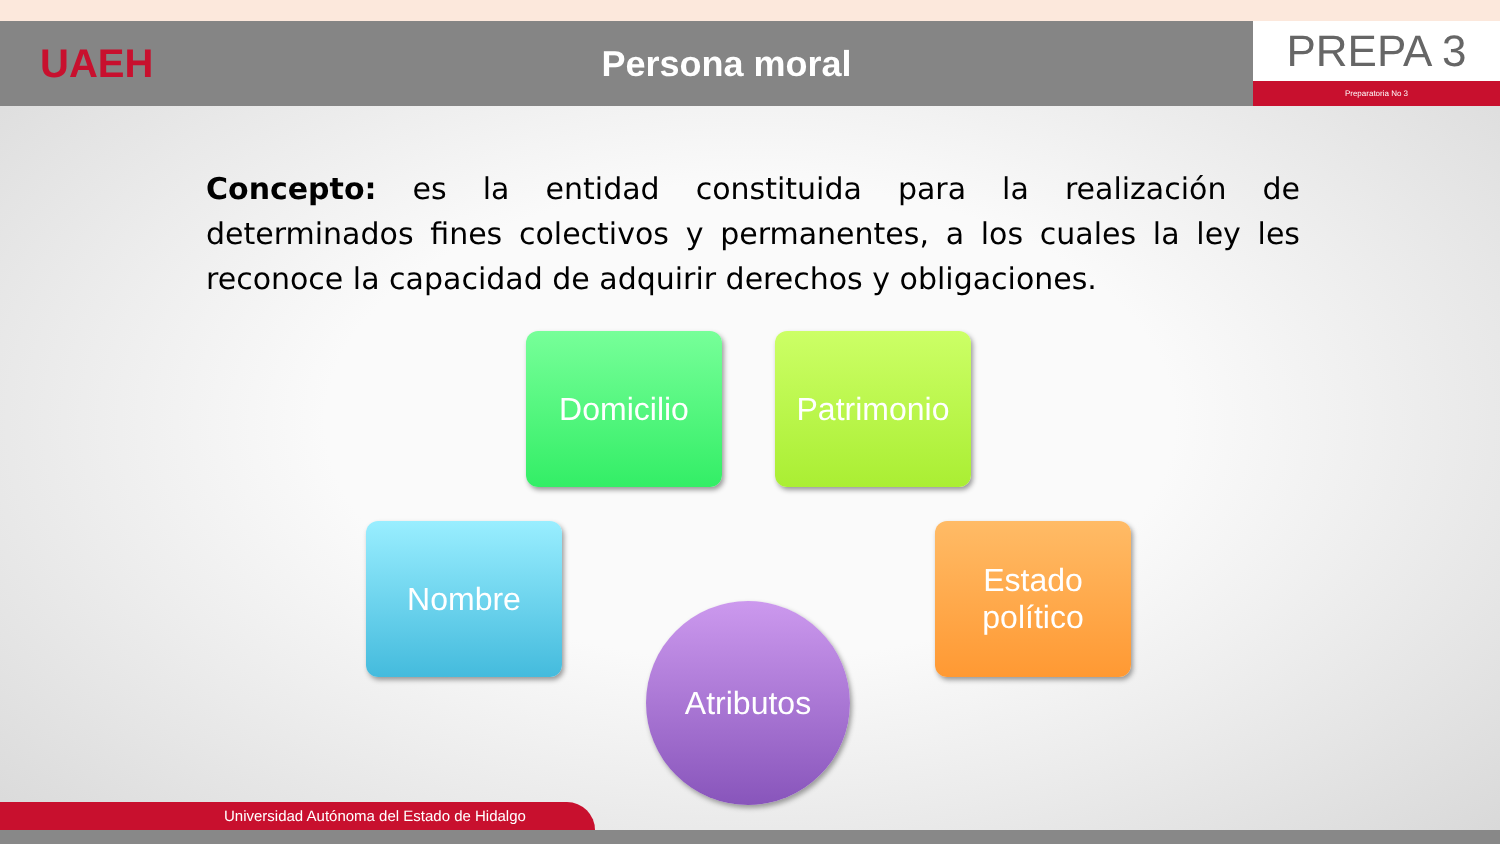UAEH Persona moral
PREPA 3
Preparatoria No 3
Concepto: es la entidad constituida para la realización de determinados fines colectivos y permanentes, a los cuales la ley les reconoce la capacidad de adquirir derechos y obligaciones.
Domicilio Patrimonio
Nombre
Estado político
Atributos
Universidad Autónoma del Estado de Hidalgo